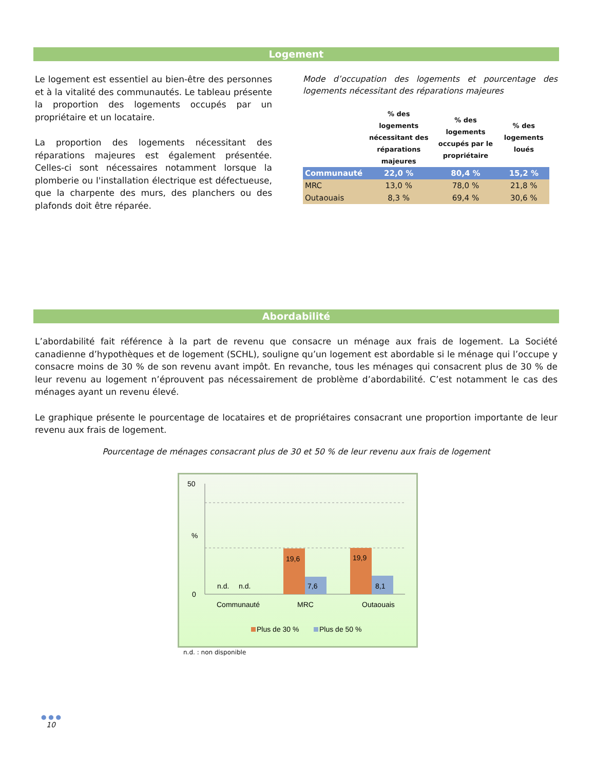Logement
Le logement est essentiel au bien-être des personnes et à la vitalité des communautés. Le tableau présente la proportion des logements occupés par un propriétaire et un locataire.
La proportion des logements nécessitant des réparations majeures est également présentée. Celles-ci sont nécessaires notamment lorsque la plomberie ou l'installation électrique est défectueuse, que la charpente des murs, des planchers ou des plafonds doit être réparée.
Mode d’occupation des logements et pourcentage des logements nécessitant des réparations majeures
| | % des logements nécessitant des réparations majeures | % des logements occupés par le propriétaire | % des logements loués |
| --- | --- | --- | --- |
| Communauté | 22,0 % | 80,4 % | 15,2 % |
| MRC | 13,0 % | 78,0 % | 21,8 % |
| Outaouais | 8,3 % | 69,4 % | 30,6 % |
Abordabilité
L’abordabilité fait référence à la part de revenu que consacre un ménage aux frais de logement. La Société canadienne d’hypothèques et de logement (SCHL), souligne qu’un logement est abordable si le ménage qui l’occupe y consacre moins de 30 % de son revenu avant impôt. En revanche, tous les ménages qui consacrent plus de 30 % de leur revenu au logement n’éprouvent pas nécessairement de problème d’abordabilité. C’est notamment le cas des ménages ayant un revenu élevé.
Le graphique présente le pourcentage de locataires et de propriétaires consacrant une proportion importante de leur revenu aux frais de logement.
Pourcentage de ménages consacrant plus de 30 et 50 % de leur revenu aux frais de logement
50
%
0
19,6
7,6
19,9
8,1
n.d.
n.d.
Communauté
MRC
Outaouais
Plus de 30 %
Plus de 50 %
n.d. : non disponible
● ● ●
10